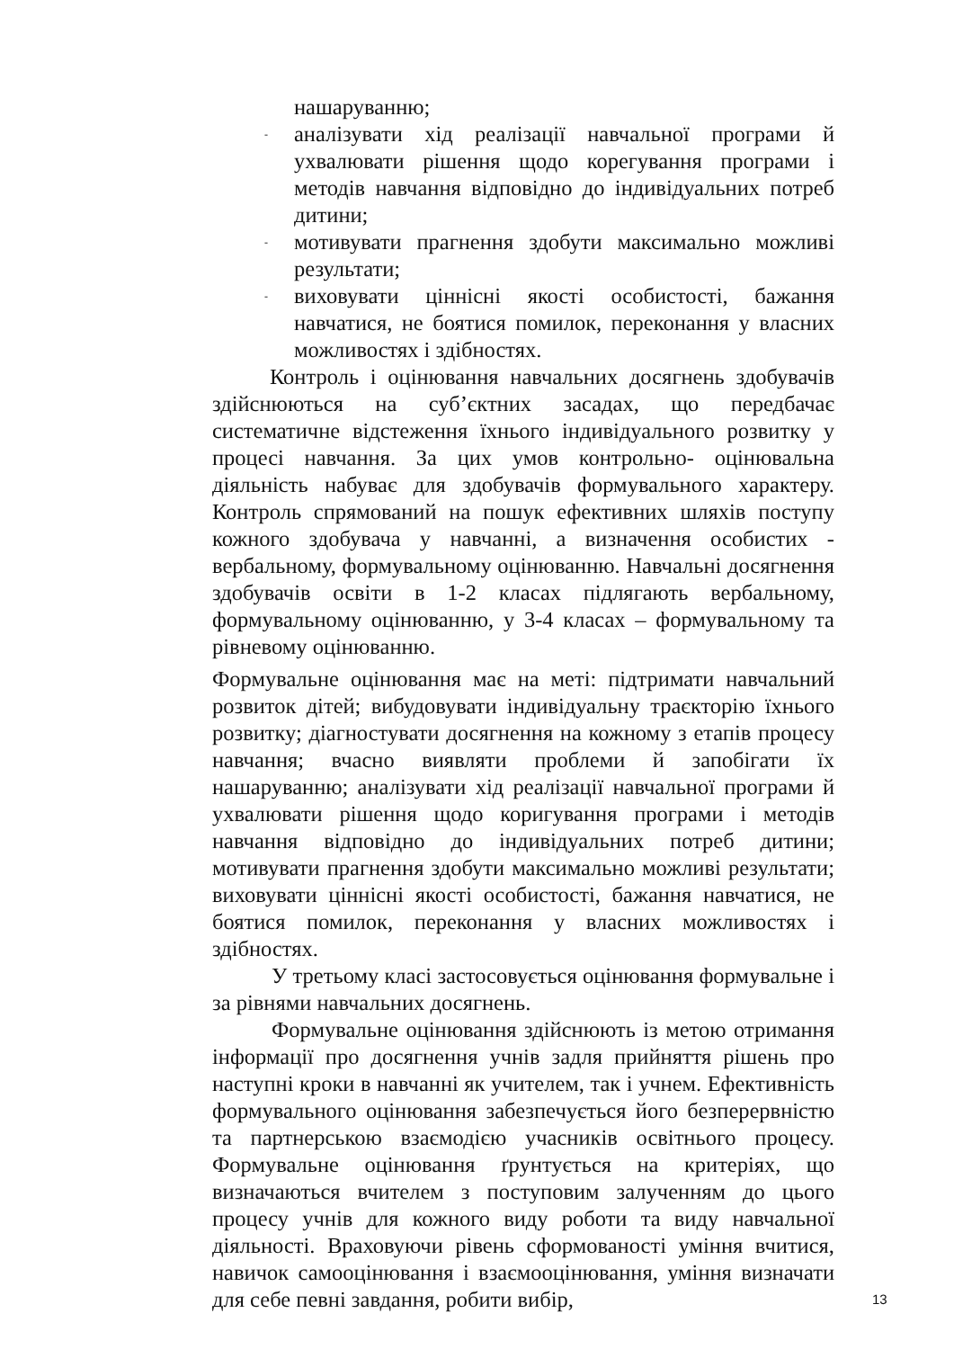нашаруванню;
- аналізувати хід реалізації навчальної програми й ухвалювати рішення щодо корегування програми і методів навчання відповідно до індивідуальних потреб дитини;
- мотивувати прагнення здобути максимально можливі результати;
- виховувати ціннісні якості особистості, бажання навчатися, не боятися помилок, переконання у власних можливостях і здібностях.
Контроль і оцінювання навчальних досягнень здобувачів здійснюються на суб’єктних засадах, що передбачає систематичне відстеження їхнього індивідуального розвитку у процесі навчання. За цих умов контрольно- оцінювальна діяльність набуває для здобувачів формувального характеру. Контроль спрямований на пошук ефективних шляхів поступу кожного здобувача у навчанні, а визначення особистих - вербальному, формувальному оцінюванню. Навчальні досягнення здобувачів освіти в 1-2 класах підлягають вербальному, формувальному оцінюванню, у 3-4 класах – формувальному та рівневому оцінюванню.
Формувальне оцінювання має на меті: підтримати навчальний розвиток дітей; вибудовувати індивідуальну траєкторію їхнього розвитку; діагностувати досягнення на кожному з етапів процесу навчання; вчасно виявляти проблеми й запобігати їх нашаруванню; аналізувати хід реалізації навчальної програми й ухвалювати рішення щодо коригування програми і методів навчання відповідно до індивідуальних потреб дитини; мотивувати прагнення здобути максимально можливі результати; виховувати ціннісні якості особистості, бажання навчатися, не боятися помилок, переконання у власних можливостях і здібностях.
У третьому класі застосовується оцінювання формувальне і за рівнями навчальних досягнень.
Формувальне оцінювання здійснюють із метою отримання інформації про досягнення учнів задля прийняття рішень про наступні кроки в навчанні як учителем, так і учнем. Ефективність формувального оцінювання забезпечується його безперервністю та партнерською взаємодією учасників освітнього процесу. Формувальне оцінювання ґрунтується на критеріях, що визначаються вчителем з поступовим залученням до цього процесу учнів для кожного виду роботи та виду навчальної діяльності. Враховуючи рівень сформованості уміння вчитися, навичок самооцінювання і взаємооцінювання, уміння визначати для себе певні завдання, робити вибір,
13